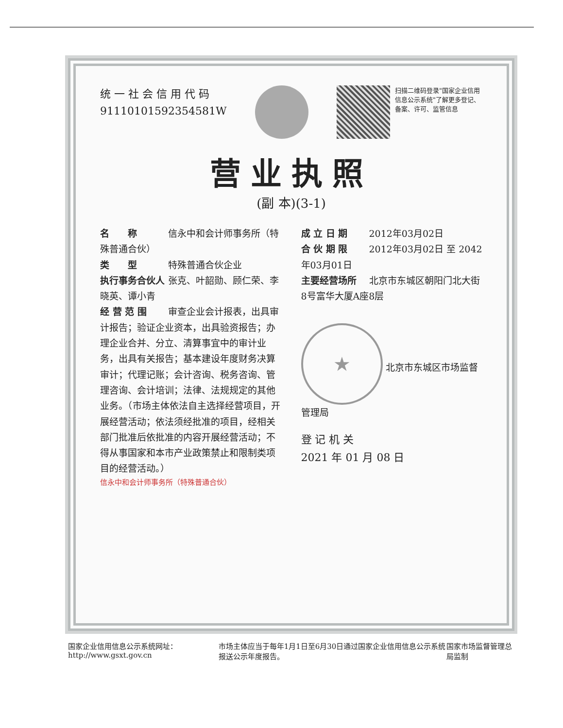统 一 社 会 信 用 代 码
91110101592354581W
扫描二维码登录"国家企业信用信息公示系统"了解更多登记、备案、许可、监管信息
营业执照
(副 本)(3-1)
名　　称 信永中和会计师事务所（特殊普通合伙）
类　　型 特殊普通合伙企业
执行事务合伙人 张克、叶韶勋、顾仁荣、李晓英、谭小青
经 营 范 围 审查企业会计报表，出具审计报告；验证企业资本，出具验资报告；办理企业合并、分立、清算事宜中的审计业务，出具有关报告；基本建设年度财务决算审计；代理记账；会计咨询、税务咨询、管理咨询、会计培训；法律、法规规定的其他业务。（市场主体依法自主选择经营项目，开展经营活动；依法须经批准的项目，经相关部门批准后依批准的内容开展经营活动；不得从事国家和本市产业政策禁止和限制类项目的经营活动。）
信永中和会计师事务所（特殊普通合伙）
成 立 日 期 2012年03月02日
合 伙 期 限 2012年03月02日 至 2042年03月01日
主要经营场所 北京市东城区朝阳门北大街8号富华大厦A座8层
★ 北京市东城区市场监督管理局
登 记 机 关
2021 年 01 月 08 日
国家企业信用信息公示系统网址：http://www.gsxt.gov.cn 市场主体应当于每年1月1日至6月30日通过国家企业信用信息公示系统报送公示年度报告。 国家市场监督管理总局监制